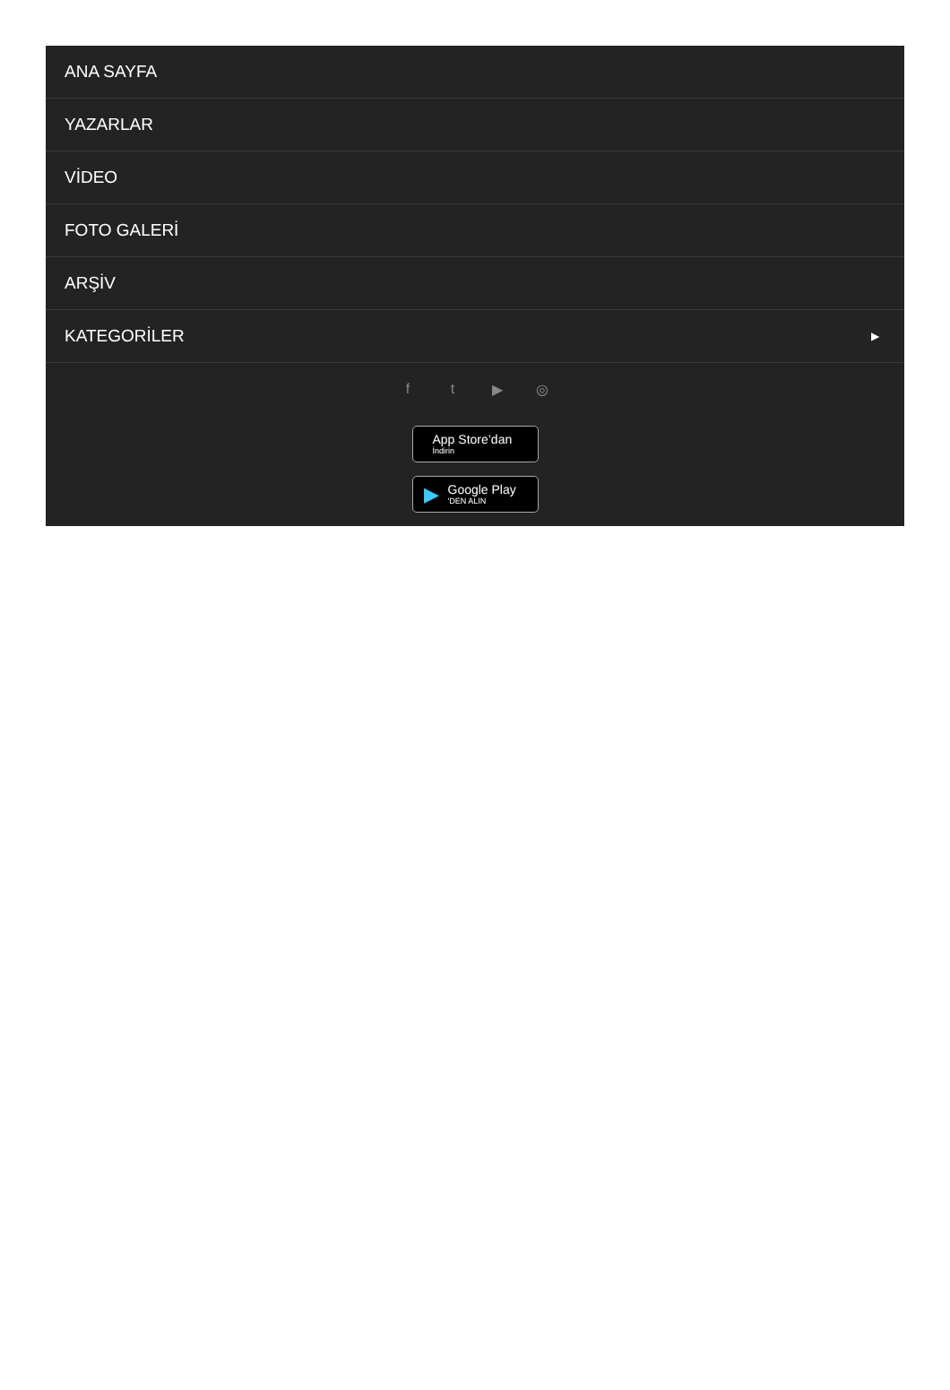ANA SAYFA
YAZARLAR
VİDEO
FOTO GALERİ
ARŞİV
KATEGORİLER ▶
ft ▶ ◎
App Store’dan
İndirin
▶
Google Play
'DEN ALIN